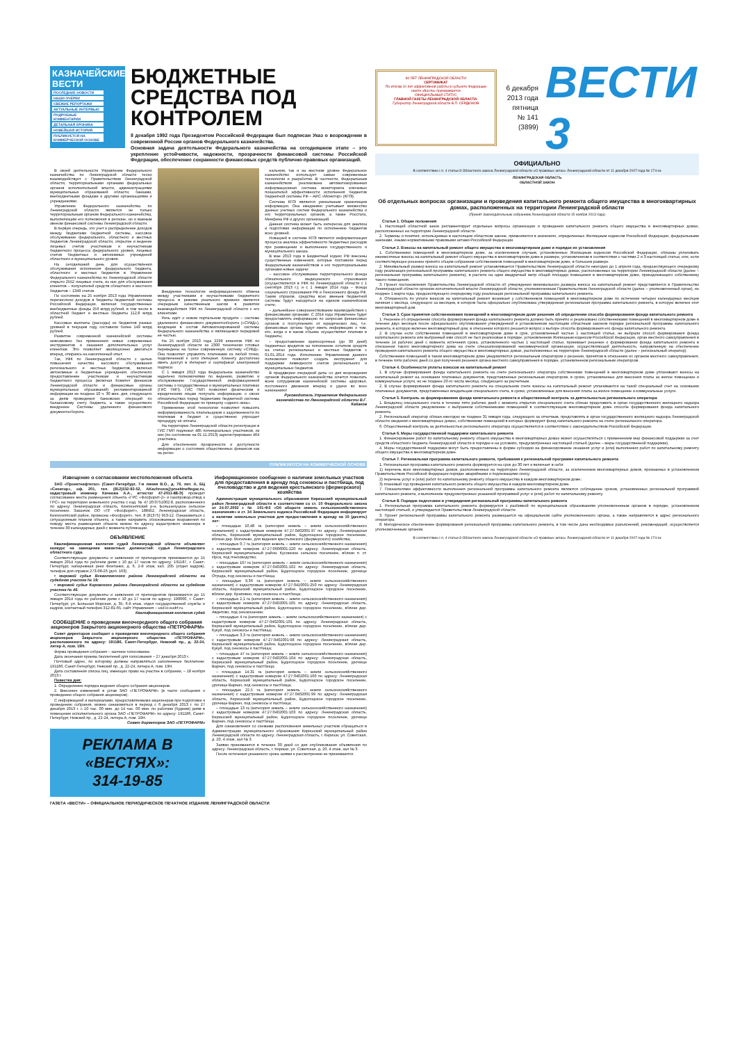КАЗНАЧЕЙСКИЕ ВЕСТИ
ПОСЛЕДНИЕ НОВОСТИ
НАШИ ОЧЕРКИ
СВЕЖИЕ РЕПОРТАЖИ
АКТУАЛЬНЫЕ ИНТЕРВЬЮ
ПОДРОБНЫЕ КОММЕНТАРИИ
ДЕТАЛЬНАЯ ХРОНИКА
НОВЕЙШАЯ ИСТОРИЯ
ПУБЛИКУЕТСЯ НА КОММЕРЧЕСКОЙ ОСНОВЕ
БЮДЖЕТНЫЕ СРЕДСТВА ПОД КОНТРОЛЕМ
8 декабря 1992 года Президентом Российской Федерации был подписан Указ о возрождении в современной России органов Федерального казначейства.
Основная задача деятельности Федерального казначейства на сегодняшнем этапе – это укрепление устойчивости, надежности, прозрачности финансовой системы Российской Федерации, обеспечение сохранности финансовых средств публично-правовых организаций.
В своей деятельности Управление Федерального казначейства по Ленинградской области тесно взаимодействует с Правительством Ленинградской области, территориальными органами федеральных органов исполнительной власти, администрациями муниципальных образований области, банками, внебюджетными фондами и другими организациями и учреждениями.
Управление Федерального казначейства по Ленинградской области является не только территориальным органом Федерального казначейства, выполняющим его полномочия в регионе, но и важным звеном финансовой системы Ленинградской области.
В первую очередь, это учет и распределение доходов между бюджетами бюджетной системы, кассовое обслуживание федерального, областного и местных бюджетов Ленинградской области, открытие и ведение лицевых счетов участникам и неучастникам бюджетного процесса федерального уровня, лицевых счетов бюджетных и автономных учреждений областного и муниципального уровня.
На сегодняшний день для осуществления обслуживания исполнения федерального бюджета, областного и местных бюджетов в Управлении Федерального казначейства по Ленинградской области открыто 2552 лицевых счета, из них для обслуживания клиентов – получателей средств областного и местного бюджетов – 1349 счетов.
По состоянию на 25 ноября 2013 года Управлением перечислено доходов в бюджеты бюджетной системы Российской Федерации, включая государственные внебюджетные фонды 256 млрд рублей, в том числе в областной бюджет и местные бюджеты 112,8 млрд рублей.
Кассовые выплаты (расходы) из бюджетов разных уровней в текущем году составили более 149 млрд рублей.
Развитие современной казначейской системы невозможно без применения новых современных инструментов и оказания дополнительных услуг клиентам. Это позволяет эволюционно двигаться вперед, опираясь на накопленный опыт.
Так, УФК по Ленинградской области с целью повышения качества кассового обслуживания регионального и местных бюджетов, включая автономные и бюджетные учреждения, обеспечило предоставление участникам и неучастникам бюджетного процесса (включая Комитет финансов Ленинградской области и финансовые органы муниципальных образований) регламентированной информации не позднее 10 ч. 30 мин. дня, следующего за днём проведения банковских операций по балансовому счету бюджета, а также осуществило внедрение Системы удаленного финансового документооборота.
Внедрение технологии информационного обмена между участниками и неучастниками бюджетного процесса в режиме реального времени является очередным качественным шагом в развитии взаимодействия УФК по Ленинградской области с его клиентами.
Речь идёт о новом портальном продукте – системе удаленного финансового документооборота («СУФД»), входящем в состав Автоматизированной системы Федерального казначейства и являющемся передовой её частью.
На 25 ноября 2013 года 2299 клиентов УФК по Ленинградской области из 2300 технически готовых переведены на более современную систему «СУФД». Она позволяет управлять платежами из любой точки, подключенной к сети Интернет. Клиенту достаточно иметь доступ в Интернет и сертификат электронной подписи.
С 1 января 2013 года Федеральное казначейство наделено полномочиями по ведению, развитию и обслуживанию Государственной информационной системы о государственных и муниципальных платежах (ГИС ГМП). ГИС ГМП позволяет физическим и юридическим лицам получать информацию о своих обязательствах перед бюджетами бюджетной системы Российской Федерации по принципу «одного окна».
Применение этой технологии позволяет повысить информированность плательщиков о задолженности по платежам в бюджет и существенно упрощает процедуру её оплаты.
На территории Ленинградской области регистрации в ГИС ГМП подлежат 485 потенциальных участников, из них (по состоянию на 01.11.2013) зарегистрировано 464 участника.
Для обеспечения прозрачности и доступности информации о состоянии общественных финансов как на регио-
нальном, так и на местном уровне Федеральное казначейство использует самые современные технологии и разработки. В частности, Федеральным казначейством реализована автоматизированная информационная система мониторинга ключевых показателей эффективности исполнения бюджетов бюджетной системы РФ – АИС «Монитор» (КПЭ).
Система КПЭ является уникальным хранилищем информации. Она ежедневно учитывает множество данных учетных систем Федерального казначейства и его территориальных органов, а также Росстата, Минфина РФ и других организаций.
Данная система может быть интересна для анализа и подготовки информации по исполнению бюджетов всех уровней.
Новацией в системе КПЭ является информатизация процесса анализа эффективности бюджетных расходов при размещении и выполнении государственного и муниципального заказа.
В мае 2013 года в Бюджетный кодекс РФ внесены существенные изменения, которые поставили перед Федеральным казначейством и его территориальными органами новые задачи:
– кассовое обслуживание территориального фонда обязательного медицинского страхования (осуществляется в УФК по Ленинградской области с 1 сентября 2013 г.); и с 1 января 2014 года – Фонда социального страхования РФ и Пенсионного фонда РФ. Таким образом, средства всех звеньев бюджетной системы будут находиться на едином казначейском счете;
– дальнейшее совершенствование взаимодействия с финансовыми органами. С 2014 года Управление будет предоставлять информацию по запросам финансовых органов о поступлениях от юридических лиц, т.е. финансовые органы будут иметь информацию о том, кто, когда и в каком объеме осуществляет платежи в бюджеты;
– предоставление краткосрочных (до 30 дней) бюджетных кредитов на пополнение остатков средств на счетах региональных и местных бюджетов с 01.01.2014 года. Исполнение Управлением данного полномочия позволит создать инструмент для поддержки ликвидности счетов регионального и муниципальных бюджетов.
В преддверии очередной даты со дня возрождения органов Федерального казначейства хочется пожелать всем сотрудникам казначейской системы здоровья, постоянного движения вперёд и удачи во всех начинаниях!
Руководитель Управления Федерального казначейства по Ленинградской области В.Г. Кабаков
ПУБЛИКУЮТСЯ НА КОММЕРЧЕСКОЙ ОСНОВЕ
Извещение о согласовании местоположения объекта
ЗАО «Проектнефтегаз» (Санкт-Петербург, 7-я линия В.О., д. 76, лит. А, БЦ «Сенатор», оф. 201, тел. (812)332-92-52, AKachnova@proektneftegaz.ru, кадастровый инженер Качнова А.А., аттестат 47-2011-88-Э) проводит согласование места размещения объекта «ГРС «Фосфорит-2» и газопровод-отвод к ГРС» на территории земельного участка с кад. № 47:20:0751002:8, расположенного по адресу: Ленинградская область, Кингисеппский р-н, Большелуцкое сельское поселение. Заказчик: ОО «ПГ «Фосфорит», 188452, Ленинградская область, Кингисеппский район, промзона «Фосфорит», тел. 8 (81375) 953-12. Ознакомиться с ситуационным планом объекта, а также направить обоснованные возражения по поводу места размещения объекта можно по адресу кадастрового инженера в течение 30 календарных дней с момента публикации.
ОБЪЯВЛЕНИЕ
Квалификационная коллегия судей Ленинградской области объявляет конкурс на замещение вакантных должностей: судья Ленинградского областного суда.
Соответствующие документы и заявления от претендентов принимаются до 15 января 2014 года по рабочим дням с 10 до 17 часов по адресу: 191187, г. Санкт-Петербург, набережная реки Фонтанки, д. 6, 2-й этаж, каб. 205 (отдел кадров), телефон для справок 273-08-26 (доб. 163).
• мировой судья Всеволожского района Ленинградской области на судебном участке № 19;
• мировой судья Кировского района Ленинградской области на судебном участке № 46.
Соответствующие документы и заявления от претендентов принимаются до 15 января 2014 года по рабочим дням с 10 до 17 часов по адресу: 190000, г. Санкт-Петербург, ул. Большая Морская, д. 35, 6-й этаж, отдел государственной службы и кадров, контактный телефон 312-81-65, сайт Управления – usd.lo.sudrf.ru.
Квалификационная коллегия судей
СООБЩЕНИЕ о проведении внеочередного общего собрания акционеров Закрытого акционерного общества «ПЕТРОФАРМ»
Совет директоров сообщает о проведении внеочередного общего собрания акционеров Закрытого акционерного общества «ПЕТРОФАРМ», расположенного по адресу: 191186, Санкт-Петербург, Невский пр., д. 22-24, литер А, пом. 19Н.
Форма проведения собрания – заочное голосование.
Дата окончания приема бюллетеней для голосования – 27 декабря 2013 г.
Почтовый адрес, по которому должны направляться заполненные бюллетени: 191186, Санкт-Петербург, Невский пр., д. 22-24, литера А, пом. 19Н.
Дата составления списка лиц, имеющих право на участие в собрании, – 18 ноября 2013 г.
Повестка дня:
1. Определение порядка ведения общего собрания акционеров.
2. Внесение изменений в устав ЗАО «ПЕТРОФАРМ» (в части сообщения о проведении общего собрания акционеров).
С информацией и материалами, предоставляемыми акционерам при подготовке к проведению собрания, можно ознакомиться в период с 6 декабря 2013 г. по 27 декабря 2013 г. с 10 час. 00 мин. до 14 час. 00 мин. по рабочим (будним) дням в помещении исполнительного органа ЗАО «ПЕТРОФАРМ» по адресу: 191186, Санкт-Петербург, Невский пр., д. 22-24, литера А, пом. 19Н.
Совет директоров ЗАО «ПЕТРОФАРМ»
РЕКЛАМА В «ВЕСТЯХ»:
314-19-85
Информационное сообщение о наличии земельных участков для предоставления в аренду под сенокосы и пастбища, под пчеловодство и для ведения крестьянского (фермерского) хозяйства
Администрация муниципального образования Киришский муниципальный район Ленинградской области в соответствии со ст. 10 Федерального закона от 24.07.2002 г. № 101-ФЗ «Об обороте земель сельскохозяйственного назначения» и ст. 34 Земельного кодекса Российской Федерации информирует о наличии земельных участков для предоставления в аренду на 10 (десять) лет:
– площадью 10,48 га (категория земель – земли сельскохозяйственного назначения) с кадастровым номером 47:27:0402001:97 по адресу: Ленинградская область, Киришский муниципальный район, Будогощское городское поселение, вблизи дер. Могилево, для ведения крестьянского (фермерского) хозяйства;
– площадью 0,7 га (категория земель – земли сельскохозяйственного назначения) с кадастровым номером 47:27:0606001:220 по адресу: Ленинградская область, Киришский муниципальный район, Кусинское сельское поселение, вблизи п. ст. Ирса, под пчеловодство;
– площадью 107 га (категория земель – земли сельскохозяйственного назначения) с кадастровым номером 47:27:0402001:102 по адресу: Ленинградская область, Киришский муниципальный район, Будогощское городское поселение, урочище Отрада, под сенокосы и пастбища;
– площадью 9,36 га (категория земель – земли сельскохозяйственного назначения) с кадастровым номером 47:27:0410001:250 по адресу: Ленинградская область, Киришский муниципальный район, Будогощское городское поселение, вблизи дер. Крапивно, под сенокосы и пастбища;
– площадью 2,1 га (категория земель – земли сельскохозяйственного назначения) с кадастровым номером 47:27:0402001:105 по адресу: Ленинградская область, Киришский муниципальный район, Будогощское городское поселение, вблизи дер. Авдетово, под сенокошение;
– площадью 4 га (категория земель – земли сельскохозяйственного назначения) с кадастровым номером 47:27:0402001:101 по адресу: Ленинградская область, Киришский муниципальный район, Будогощское городское поселение, вблизи дер. Кукуй, под сенокосы и пастбища;
– площадью 3,3 га (категория земель – земли сельскохозяйственного назначения) с кадастровым номером 47:27:0402001:98 по адресу: Ленинградская область, Киришский муниципальный район, Будогощское городское поселение, вблизи дер. Кукуй, под сенокосы и пастбища;
– площадью 47 га (категория земель – земли сельскохозяйственного назначения) с кадастровым номером 47:27:0402001:104 по адресу: Ленинградская область, Киришский муниципальный район, Будогощское городское поселение, урочище Варнач, под сенокосы и пастбища;
– площадью 14,31 га (категория земель – земли сельскохозяйственного назначения) с кадастровым номером 47:27:0402001:100 по адресу: Ленинградская область, Киришский муниципальный район, Будогощское городское поселение, урочище Варнач, под сенокосы и пастбища;
– площадью 22,5 га (категория земель – земли сельскохозяйственного назначения) с кадастровым номером 47:27:0402001:99 по адресу: Ленинградская область, Киришский муниципальный район, Будогощское городское поселение, урочище Варнач, под сенокосы и пастбища;
– площадью 13 га (категория земель – земли сельскохозяйственного назначения) с кадастровым номером 47:27:0402001:103 по адресу: Ленинградская область, Киришский муниципальный район, Будогощское городское поселение, урочище Варнач, под сенокосы и пастбища.
Для ознакомления со схемами расположения земельных участков обращаться в Администрацию муниципального образования Киришский муниципальный район Ленинградской области по адресу: Ленинградская область, г. Кириши, ул. Советская, д. 20, 4 этаж, зал № 3.
Заявки принимаются в течение 30 дней со дня опубликования объявления по адресу: Ленинградская область, г. Кириши, ул. Советская, д. 20, 4 этаж, зал № 3.
После истечения указанного срока заявки к рассмотрению не принимаются.
ГАЗЕТА «ВЕСТИ» – ОФИЦИАЛЬНОЕ ПЕРИОДИЧЕСКОЕ ПЕЧАТНОЕ ИЗДАНИЕ ЛЕНИНГРАДСКОЙ ОБЛАСТИ
80 ЛЕТ ЛЕНИНГРАДСКОЙ ОБЛАСТИ
СЕРТИФИКАТ
По итогам 10 лет эффективной работы в субъекте Федерации газете «Вести» присваивается
ОФИЦИАЛЬНЫЙ СТАТУС
ГЛАВНОЙ ГАЗЕТЫ ЛЕНИНГРАДСКОЙ ОБЛАСТИ.
Губернатор Ленинградской области В.П. СЕРДЮКОВ
6 декабря
2013 года
пятница
№ 141 (3899)
ВЕСТИ 3
ОФИЦИАЛЬНО
В соответствии с п. 4 статьи 8 Областного закона Ленинградской области «О правовых актах» Ленинградской области от 11 декабря 2007 года № 174-оз
ЛЕНИНГРАДСКАЯ ОБЛАСТЬ
ОБЛАСТНОЙ ЗАКОН
Об отдельных вопросах организации и проведения капитального ремонта общего имущества в многоквартирных домах, расположенных на территории Ленинградской области
(Принят Законодательным собранием Ленинградской области 15 ноября 2013 года)
Статья 1. Общие положения
1. Настоящий областной закон регламентирует отдельные вопросы организации и проведения капитального ремонта общего имущества в многоквартирных домах, расположенных на территории Ленинградской области.
2. Термины и понятия, используемые в настоящем областном законе, применяются в значениях, определенных Жилищным кодексом Российской Федерации, федеральными законами, иными нормативными правовыми актами Российской Федерации.
Статья 2. Взносы на капитальный ремонт общего имущества в многоквартирном доме и порядок их установления
1. Собственники помещений в многоквартирном доме, за исключением случаев, установленных Жилищным кодексом Российской Федерации, обязаны уплачивать ежемесячные взносы на капитальный ремонт общего имущества в многоквартирном доме в размере, установленном в соответствии с частями 2 и 3 настоящей статьи, или, если соответствующее решение принято общим собранием собственников помещений в многоквартирном доме, в большем размере.
2. Минимальный размер взноса на капитальный ремонт устанавливается Правительством Ленинградской области ежегодно до 1 апреля года, предшествующего очередному году реализации региональной программы капитального ремонта общего имущества в многоквартирных домах, расположенных на территории Ленинградской области (далее – региональная программа капитального ремонта), в расчете на один квадратный метр общей площади помещения в многоквартирном доме, принадлежащего собственнику такого помещения.
3. Проект постановления Правительства Ленинградской области об утверждении минимального размера взноса на капитальный ремонт представляется в Правительство Ленинградской области органом исполнительной власти Ленинградской области, уполномоченным Правительством Ленинградской области (далее – уполномоченный орган), не позднее 1 марта года, предшествующего очередному году реализации региональной программы капитального ремонта.
4. Обязанность по уплате взносов на капитальный ремонт возникает у собственников помещений в многоквартирном доме по истечении четырех календарных месяцев начиная с месяца, следующего за месяцем, в котором была официально опубликована утвержденная региональная программа капитального ремонта, в которую включен этот многоквартирный дом.
Статья 3. Срок принятия собственниками помещений в многоквартирном доме решения об определении способа формирования фонда капитального ремонта
1. Решение об определении способа формирования фонда капитального ремонта должно быть принято и реализовано собственниками помещений в многоквартирном доме в течение двух месяцев после официального опубликования утвержденной в установленном настоящим областным законом порядке региональной программы капитального ремонта, в которую включен многоквартирный дом, в отношении которого решается вопрос о выборе способа формирования его фонда капитального ремонта.
2. В случае если собственники помещений в многоквартирном доме в срок, установленный частью 1 настоящей статьи, не выбрали способ формирования фонда капитального ремонта или выбранный ими способ не был реализован в порядке, установленном Жилищным кодексом Российской Федерации, орган местного самоуправления в течение 14 рабочих дней с момента истечения срока, установленного частью 1 настоящей статьи, принимает решение о формировании фонда капитального ремонта в отношении такого многоквартирного дома на счете специализированной некоммерческой организации, осуществляющей деятельность, направленную на обеспечение проведения капитального ремонта общего имущества в многоквартирных домах, расположенных на территории Ленинградской области (далее – региональный оператор).
Собственники помещений в таком многоквартирном доме уведомляются региональным оператором о решении, принятом в отношении их органом местного самоуправления, в течение пяти рабочих дней со дня получения решения органа местного самоуправления в порядке, установленном региональным оператором.
Статья 4. Особенности уплаты взносов на капитальный ремонт
1. В случае формирования фонда капитального ремонта на счете регионального оператора собственники помещений в многоквартирном доме уплачивают взносы на капитальный ремонт на основании платежных документов, представленных региональным оператором, в сроки, установленные для внесения платы за жилое помещение и коммунальные услуги, но не позднее 20-го числа месяца, следующего за расчетным.
2. В случае формирования фонда капитального ремонта на специальном счете взносы на капитальный ремонт уплачиваются на такой специальный счет на основании платежных документов, представленных владельцем специального счета, в сроки, установленные для внесения платы за жилое помещение и коммунальные услуги.
Статья 5. Контроль за формированием фонда капитального ремонта и общественный контроль за деятельностью регионального оператора
1. Владелец специального счета в течение пяти рабочих дней с момента открытия специального счета обязан представить в орган государственного жилищного надзора Ленинградской области уведомление о выбранном собственниками помещений в соответствующем многоквартирном доме способе формирования фонда капитального ремонта.
2. Региональный оператор обязан ежегодно не позднее 31 января года, следующего за отчетным, представлять в орган государственного жилищного надзора Ленинградской области сведения о многоквартирных домах, собственники помещений в которых формируют фонд капитального ремонта на счете регионального оператора.
6. Общественный контроль за деятельностью регионального оператора осуществляется в соответствии с законодательством Российской Федерации.
Статья 6. Меры государственной поддержки капитального ремонта
1. Финансирование работ по капитальному ремонту общего имущества в многоквартирных домах может осуществляться с применением мер финансовой поддержки за счет средств областного бюджета Ленинградской области в порядке и на условиях, предусмотренных настоящей статьей (далее – меры государственной поддержки).
4. Меры государственной поддержки могут быть предоставлены в форме субсидии на финансирование оказания услуг и (или) выполнения работ по капитальному ремонту общего имущества в многоквартирном доме.
Статья 7. Региональная программа капитального ремонта, требования к региональной программе капитального ремонта
1. Региональная программа капитального ремонта формируется на срок до 30 лет и включает в себя:
1) перечень всех многоквартирных домов, расположенных на территории Ленинградской области, за исключением многоквартирных домов, признанных в установленном Правительством Российской Федерации порядке аварийными и подлежащими сносу;
2) перечень услуг и (или) работ по капитальному ремонту общего имущества в каждом многоквартирном доме;
3) плановый год проведения капитального ремонта общего имущества в каждом многоквартирном доме.
7. Показателями эффективности выполнения региональной программы капитального ремонта являются соблюдение сроков, установленных региональной программой капитального ремонта, и выполнение предусмотренных указанной программой услуг и (или) работ по капитальному ремонту.
Статья 8. Порядок подготовки и утверждения региональной программы капитального ремонта
1. Региональная программа капитального ремонта формируется с разбивкой по муниципальным образованиям уполномоченным органом в порядке, установленном настоящей статьей, и утверждается Правительством Ленинградской области.
3. Проект региональной программы капитального ремонта размещается на официальном сайте уполномоченного органа, а также направляется в адрес регионального оператора.
8. Методическое обеспечение формирования региональной программы капитального ремонта, в том числе дача необходимых разъяснений, рекомендаций, осуществляется уполномоченным органом.
В соответствии с п. 4 статьи 8 Областного закона Ленинградской области «О правовых актах» Ленинградской области от 11 декабря 2007 года № 174-оз